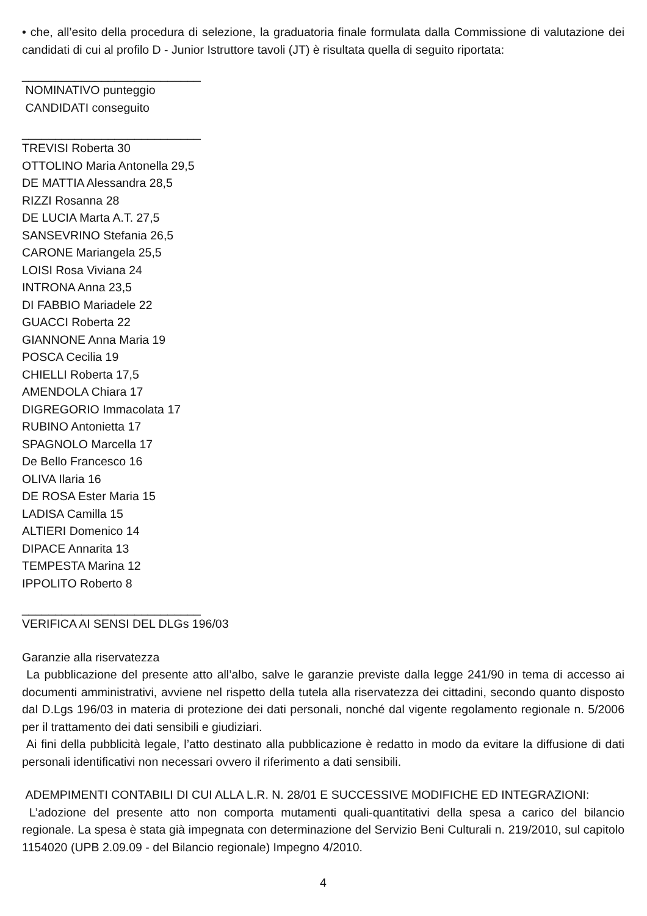• che, all’esito della procedura di selezione, la graduatoria finale formulata dalla Commissione di valutazione dei candidati di cui al profilo D - Junior Istruttore tavoli (JT) è risultata quella di seguito riportata:
___________________________
NOMINATIVO punteggio
CANDIDATI conseguito
___________________________
TREVISI Roberta 30
OTTOLINO Maria Antonella 29,5
DE MATTIA Alessandra 28,5
RIZZI Rosanna 28
DE LUCIA Marta A.T. 27,5
SANSEVRINO Stefania 26,5
CARONE Mariangela 25,5
LOISI Rosa Viviana 24
INTRONA Anna 23,5
DI FABBIO Mariadele 22
GUACCI Roberta 22
GIANNONE Anna Maria 19
POSCA Cecilia 19
CHIELLI Roberta 17,5
AMENDOLA Chiara 17
DIGREGORIO Immacolata 17
RUBINO Antonietta 17
SPAGNOLO Marcella 17
De Bello Francesco 16
OLIVA Ilaria 16
DE ROSA Ester Maria 15
LADISA Camilla 15
ALTIERI Domenico 14
DIPACE Annarita 13
TEMPESTA Marina 12
IPPOLITO Roberto 8
___________________________
VERIFICA AI SENSI DEL DLGs 196/03
Garanzie alla riservatezza
La pubblicazione del presente atto all’albo, salve le garanzie previste dalla legge 241/90 in tema di accesso ai documenti amministrativi, avviene nel rispetto della tutela alla riservatezza dei cittadini, secondo quanto disposto dal D.Lgs 196/03 in materia di protezione dei dati personali, nonché dal vigente regolamento regionale n. 5/2006 per il trattamento dei dati sensibili e giudiziari.
Ai fini della pubblicità legale, l’atto destinato alla pubblicazione è redatto in modo da evitare la diffusione di dati personali identificativi non necessari ovvero il riferimento a dati sensibili.
ADEMPIMENTI CONTABILI DI CUI ALLA L.R. N. 28/01 E SUCCESSIVE MODIFICHE ED INTEGRAZIONI:
L’adozione del presente atto non comporta mutamenti quali-quantitativi della spesa a carico del bilancio regionale. La spesa è stata già impegnata con determinazione del Servizio Beni Culturali n. 219/2010, sul capitolo 1154020 (UPB 2.09.09 - del Bilancio regionale) Impegno 4/2010.
4